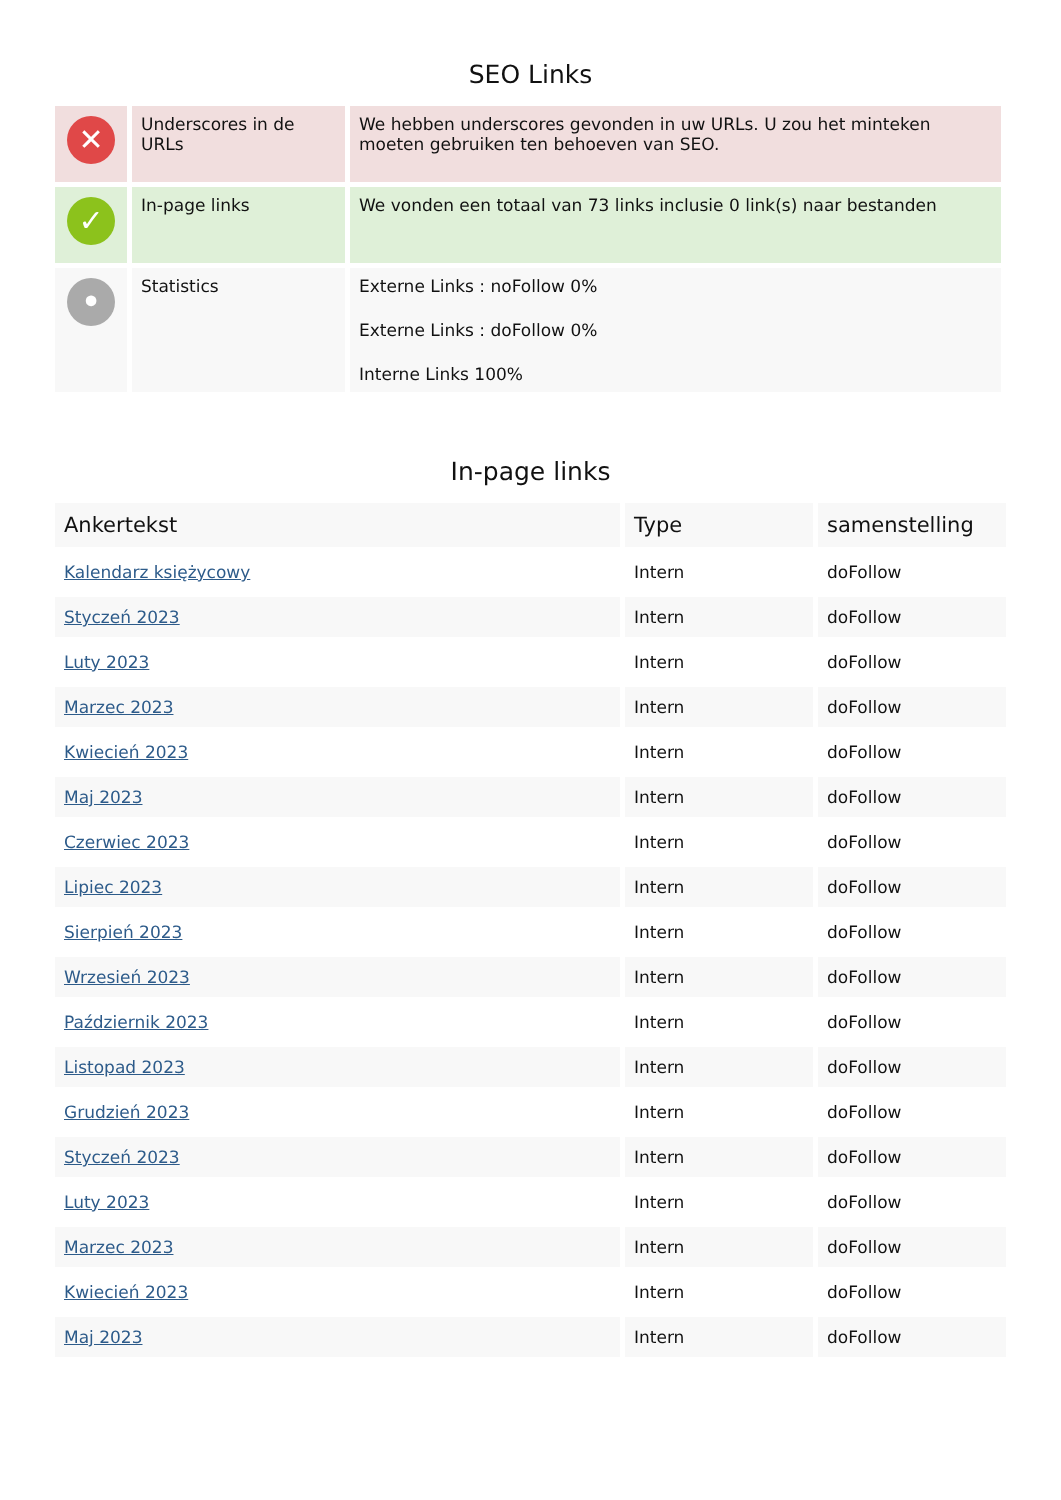SEO Links
| ✕ | Underscores in de URLs | We hebben underscores gevonden in uw URLs. U zou het minteken moeten gebruiken ten behoeven van SEO. |
| ✓ | In-page links | We vonden een totaal van 73 links inclusie 0 link(s) naar bestanden |
| • | Statistics | Externe Links : noFollow 0% Externe Links : doFollow 0% Interne Links 100% |
In-page links
| Ankertekst | Type | samenstelling |
| --- | --- | --- |
| Kalendarz księżycowy | Intern | doFollow |
| Styczeń 2023 | Intern | doFollow |
| Luty 2023 | Intern | doFollow |
| Marzec 2023 | Intern | doFollow |
| Kwiecień 2023 | Intern | doFollow |
| Maj 2023 | Intern | doFollow |
| Czerwiec 2023 | Intern | doFollow |
| Lipiec 2023 | Intern | doFollow |
| Sierpień 2023 | Intern | doFollow |
| Wrzesień 2023 | Intern | doFollow |
| Październik 2023 | Intern | doFollow |
| Listopad 2023 | Intern | doFollow |
| Grudzień 2023 | Intern | doFollow |
| Styczeń 2023 | Intern | doFollow |
| Luty 2023 | Intern | doFollow |
| Marzec 2023 | Intern | doFollow |
| Kwiecień 2023 | Intern | doFollow |
| Maj 2023 | Intern | doFollow |